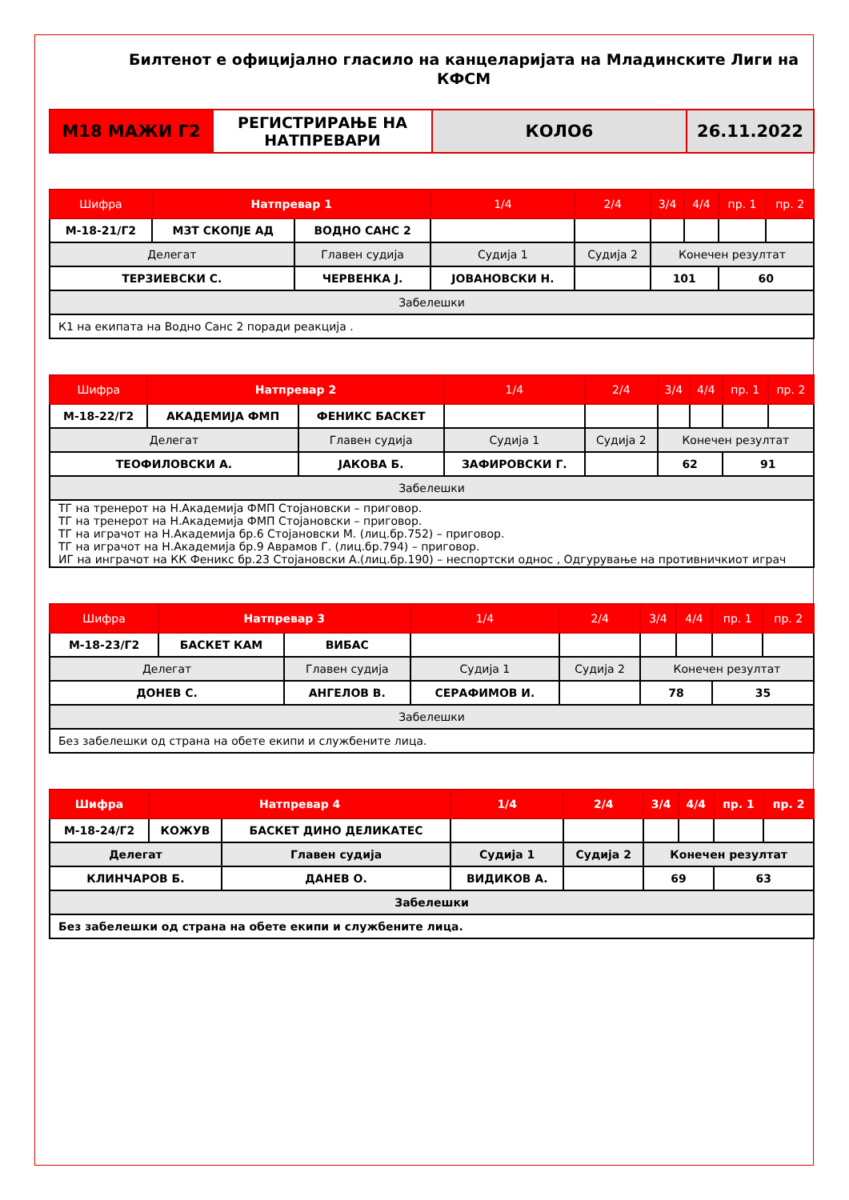Билтенот е официјално гласило на канцеларијата на Младинските Лиги на КФСМ
| М18 МАЖИ Г2 | РЕГИСТРИРАЊЕ НА НАТПРЕВАРИ | КОЛО6 | 26.11.2022 |
| Шифра | Натпревар 1 | | 1/4 | 2/4 | 3/4 | 4/4 | пр. 1 | пр. 2 |
| М-18-21/Г2 | МЗТ СКОПЈЕ АД | ВОДНО САНС 2 | | | | | | |
| Делегат | | Главен судија | Судија 1 | Судија 2 | Конечен резултат | | | |
| ТЕРЗИЕВСКИ С. | | ЧЕРВЕНКА Ј. | ЈОВАНОВСКИ Н. | | 101 | | 60 | |
| Забелешки | | | | | | | | |
| К1 на екипата на Водно Санс 2 поради реакција . | | | | | | | | |
| Шифра | Натпревар 2 | | 1/4 | 2/4 | 3/4 | 4/4 | пр. 1 | пр. 2 |
| М-18-22/Г2 | АКАДЕМИЈА ФМП | ФЕНИКС БАСКЕТ | | | | | | |
| Делегат | | Главен судија | Судија 1 | Судија 2 | Конечен резултат | | | |
| ТЕОФИЛОВСКИ А. | | ЈАКОВА Б. | ЗАФИРОВСКИ Г. | | 62 | | 91 | |
| Забелешки | | | | | | | | |
| ТГ на тренерот на Н.Академија ФМП Стојановски – приговор. ТГ на тренерот на Н.Академија ФМП Стојановски – приговор. ТГ на играчот на Н.Академија бр.6 Стојановски М. (лиц.бр.752) – приговор. ТГ на играчот на Н.Академија бр.9 Аврамов Г. (лиц.бр.794) – приговор. ИГ на инграчот на КК Феникс бр.23 Стојановски А.(лиц.бр.190) – неспортски однос , Одгурување на противничкиот играч | | | | | | | | |
| Шифра | Натпревар 3 | | 1/4 | 2/4 | 3/4 | 4/4 | пр. 1 | пр. 2 |
| М-18-23/Г2 | БАСКЕТ КАМ | ВИБАС | | | | | | |
| Делегат | | Главен судија | Судија 1 | Судија 2 | Конечен резултат | | | |
| ДОНЕВ С. | | АНГЕЛОВ В. | СЕРАФИМОВ И. | | 78 | | 35 | |
| Забелешки | | | | | | | | |
| Без забелешки од страна на обете екипи и службените лица. | | | | | | | | |
| Шифра | Натпревар 4 | | 1/4 | 2/4 | 3/4 | 4/4 | пр. 1 | пр. 2 |
| М-18-24/Г2 | КОЖУВ | БАСКЕТ ДИНО ДЕЛИКАТЕС | | | | | | |
| Делегат | | Главен судија | Судија 1 | Судија 2 | Конечен резултат | | | |
| КЛИНЧАРОВ Б. | | ДАНЕВ О. | ВИДИКОВ А. | | 69 | | 63 | |
| Забелешки | | | | | | | | |
| Без забелешки од страна на обете екипи и службените лица. | | | | | | | | |